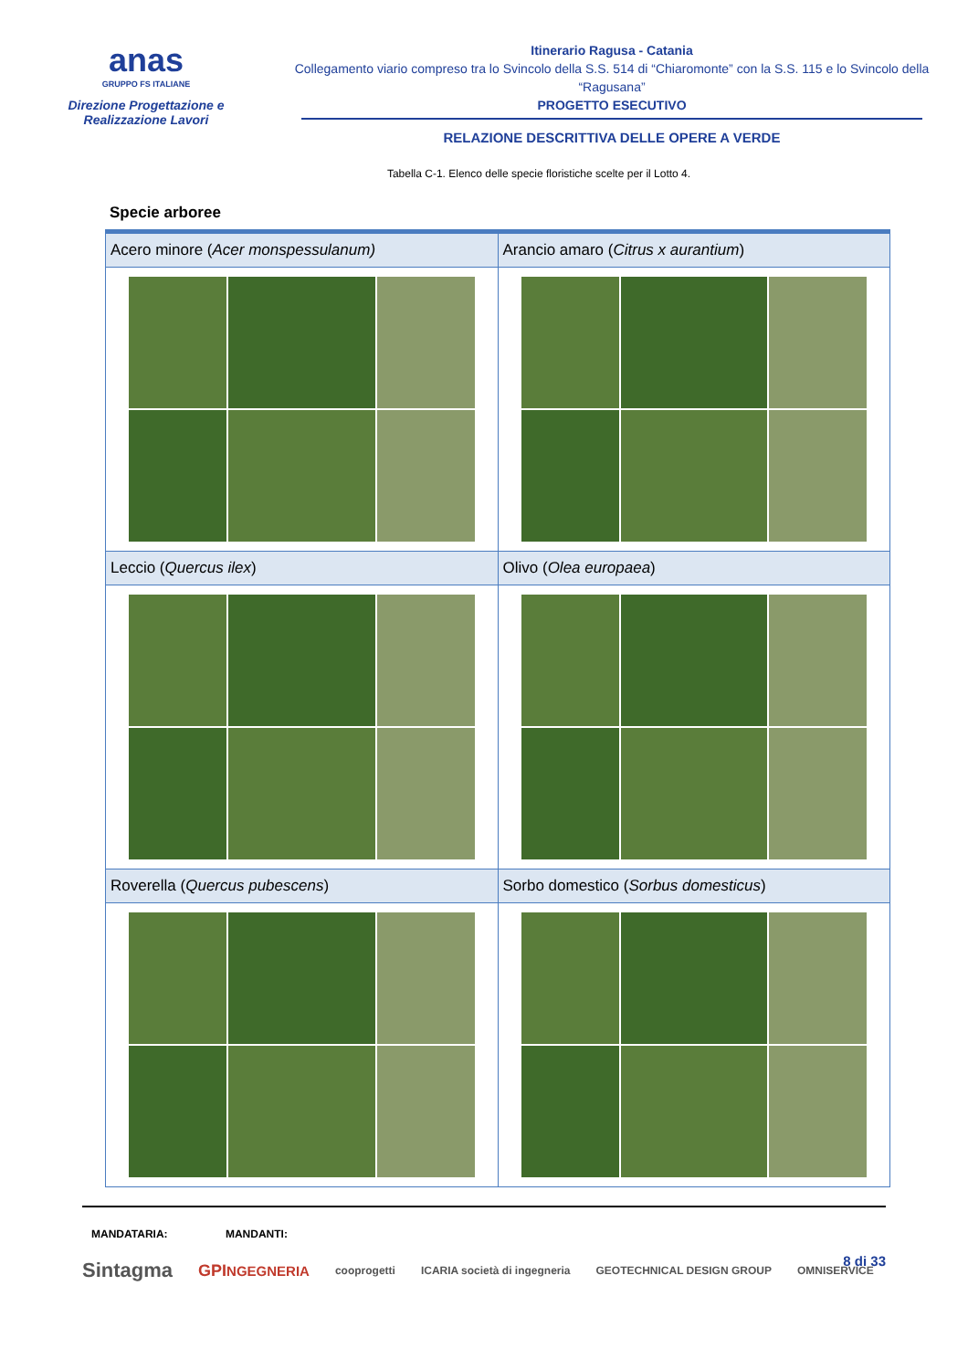anas
GRUPPO FS ITALIANE
Direzione Progettazione e
Realizzazione Lavori
Itinerario Ragusa - Catania
Collegamento viario compreso tra lo Svincolo della S.S. 514 di “Chiaromonte” con la S.S. 115 e lo Svincolo della “Ragusana”
PROGETTO ESECUTIVO
RELAZIONE DESCRITTIVA DELLE OPERE A VERDE
Tabella C-1. Elenco delle specie floristiche scelte per il Lotto 4.
Specie arboree
| Acero minore ( Acer monspessulanum) | Arancio amaro ( Citrus x aurantium ) |
| Leccio ( Quercus ilex ) | Olivo ( Olea europaea ) |
| Roverella ( Quercus pubescens ) | Sorbo domestico ( Sorbus domesticus ) |
MANDATARIA: MANDANTI:
8 di 33
Sintagma GPINGEGNERIA cooprogetti ICARIA società di ingegneria GEOTECHNICAL DESIGN GROUP OMNISERVICE